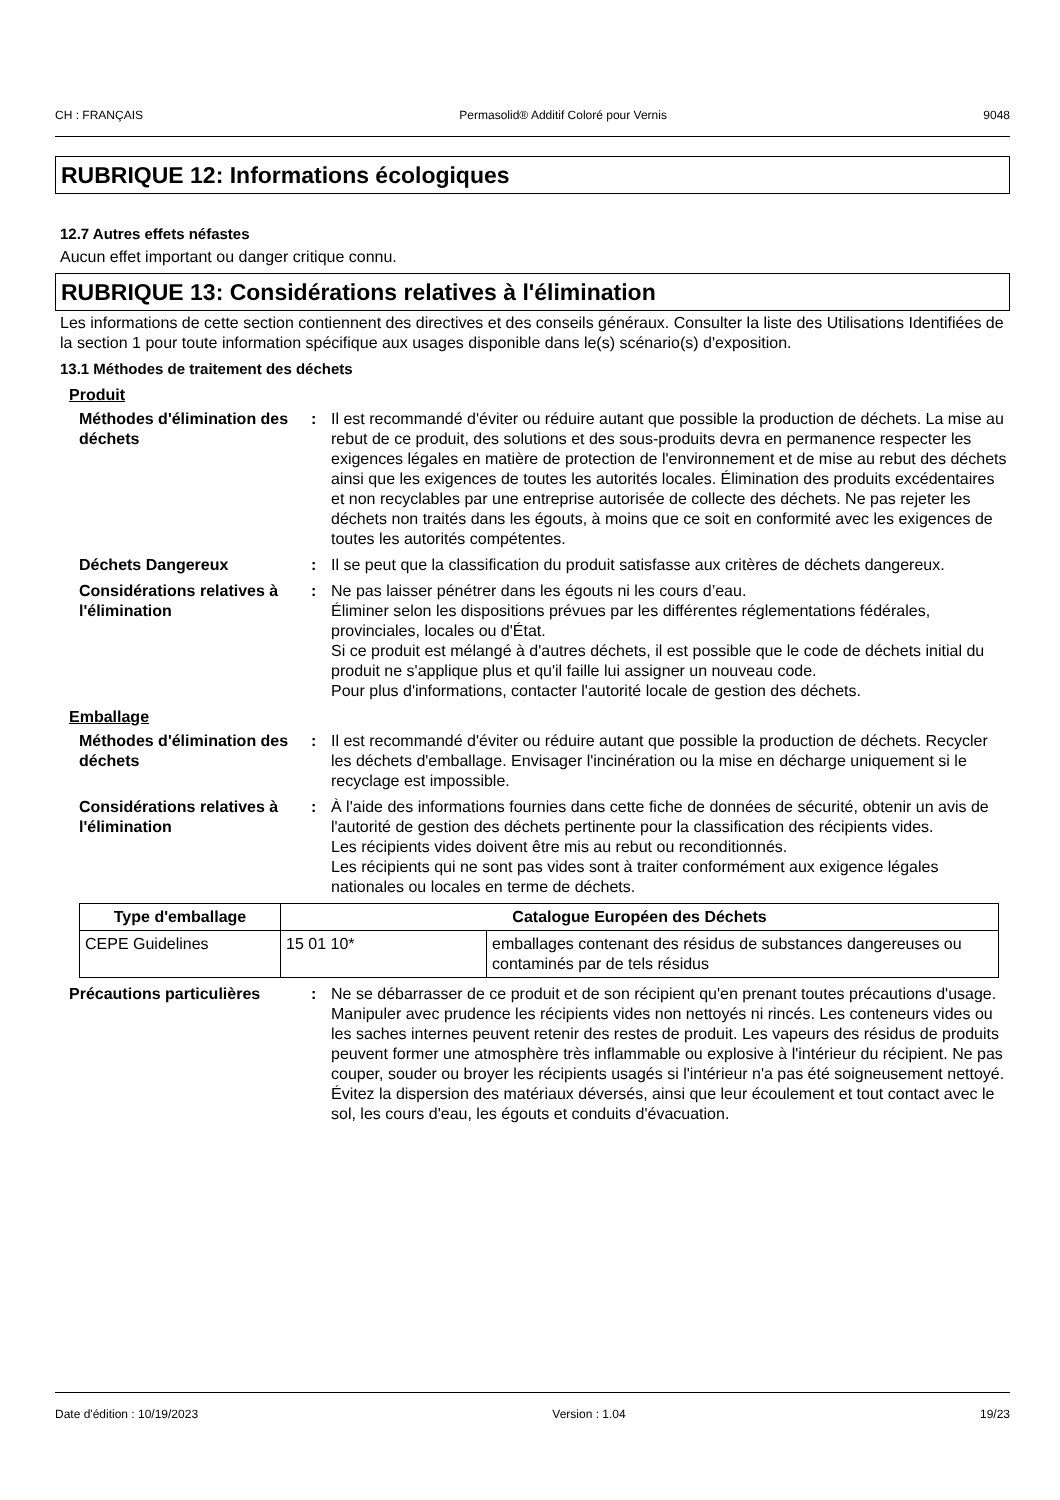CH : FRANÇAIS Permasolid® Additif Coloré pour Vernis 9048
RUBRIQUE 12: Informations écologiques
12.7 Autres effets néfastes
Aucun effet important ou danger critique connu.
RUBRIQUE 13: Considérations relatives à l'élimination
Les informations de cette section contiennent des directives et des conseils généraux. Consulter la liste des Utilisations Identifiées de la section 1 pour toute information spécifique aux usages disponible dans le(s) scénario(s) d'exposition.
13.1 Méthodes de traitement des déchets
Produit
Méthodes d'élimination des déchets
: Il est recommandé d'éviter ou réduire autant que possible la production de déchets. La mise au rebut de ce produit, des solutions et des sous-produits devra en permanence respecter les exigences légales en matière de protection de l'environnement et de mise au rebut des déchets ainsi que les exigences de toutes les autorités locales. Élimination des produits excédentaires et non recyclables par une entreprise autorisée de collecte des déchets. Ne pas rejeter les déchets non traités dans les égouts, à moins que ce soit en conformité avec les exigences de toutes les autorités compétentes.
Déchets Dangereux : Il se peut que la classification du produit satisfasse aux critères de déchets dangereux.
Considérations relatives à l'élimination
: Ne pas laisser pénétrer dans les égouts ni les cours d’eau.
Éliminer selon les dispositions prévues par les différentes réglementations fédérales, provinciales, locales ou d'État.
Si ce produit est mélangé à d'autres déchets, il est possible que le code de déchets initial du produit ne s'applique plus et qu'il faille lui assigner un nouveau code.
Pour plus d'informations, contacter l'autorité locale de gestion des déchets.
Emballage
Méthodes d'élimination des déchets
: Il est recommandé d'éviter ou réduire autant que possible la production de déchets. Recycler les déchets d'emballage. Envisager l'incinération ou la mise en décharge uniquement si le recyclage est impossible.
Considérations relatives à l'élimination
: À l'aide des informations fournies dans cette fiche de données de sécurité, obtenir un avis de l'autorité de gestion des déchets pertinente pour la classification des récipients vides.
Les récipients vides doivent être mis au rebut ou reconditionnés.
Les récipients qui ne sont pas vides sont à traiter conformément aux exigence légales nationales ou locales en terme de déchets.
| Type d'emballage | Catalogue Européen des Déchets | |
| --- | --- | --- |
| CEPE Guidelines | 15 01 10* | emballages contenant des résidus de substances dangereuses ou contaminés par de tels résidus |
Précautions particulières : Ne se débarrasser de ce produit et de son récipient qu'en prenant toutes précautions d'usage. Manipuler avec prudence les récipients vides non nettoyés ni rincés. Les conteneurs vides ou les saches internes peuvent retenir des restes de produit. Les vapeurs des résidus de produits peuvent former une atmosphère très inflammable ou explosive à l'intérieur du récipient. Ne pas couper, souder ou broyer les récipients usagés si l'intérieur n'a pas été soigneusement nettoyé. Évitez la dispersion des matériaux déversés, ainsi que leur écoulement et tout contact avec le sol, les cours d'eau, les égouts et conduits d'évacuation.
Date d'édition : 10/19/2023 Version : 1.04 19/23